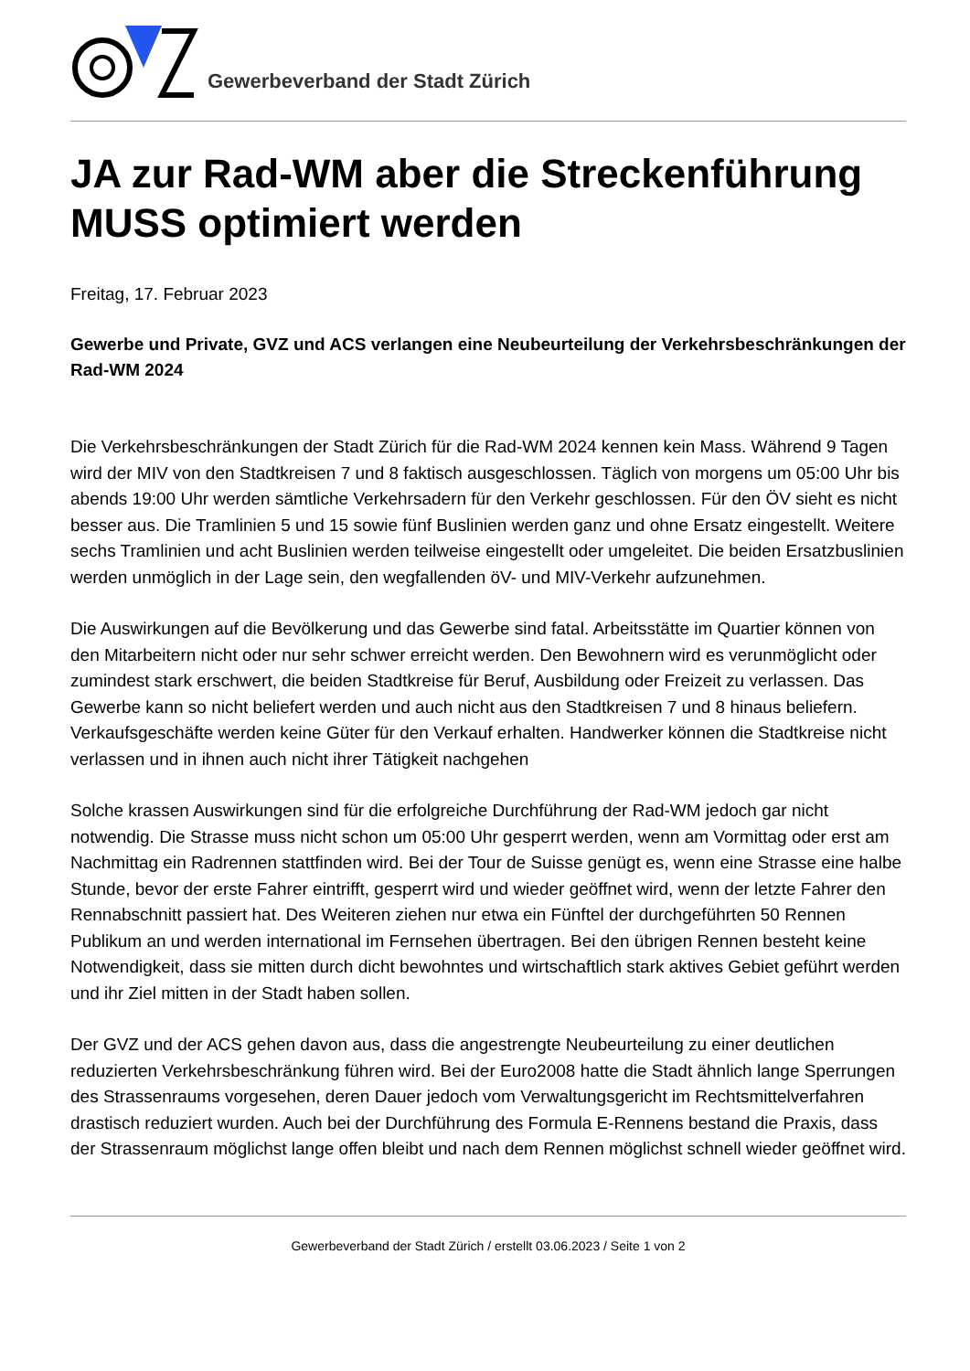Gewerbeverband der Stadt Zürich
JA zur Rad-WM aber die Streckenführung MUSS optimiert werden
Freitag, 17. Februar 2023
Gewerbe und Private, GVZ und ACS verlangen eine Neubeurteilung der Verkehrsbeschränkungen der Rad-WM 2024
Die Verkehrsbeschränkungen der Stadt Zürich für die Rad-WM 2024 kennen kein Mass. Während 9 Tagen wird der MIV von den Stadtkreisen 7 und 8 faktisch ausgeschlossen. Täglich von morgens um 05:00 Uhr bis abends 19:00 Uhr werden sämtliche Verkehrsadern für den Verkehr geschlossen. Für den ÖV sieht es nicht besser aus. Die Tramlinien 5 und 15 sowie fünf Buslinien werden ganz und ohne Ersatz eingestellt. Weitere sechs Tramlinien und acht Buslinien werden teilweise eingestellt oder umgeleitet. Die beiden Ersatzbuslinien werden unmöglich in der Lage sein, den wegfallenden öV- und MIV-Verkehr aufzunehmen.
Die Auswirkungen auf die Bevölkerung und das Gewerbe sind fatal. Arbeitsstätte im Quartier können von den Mitarbeitern nicht oder nur sehr schwer erreicht werden. Den Bewohnern wird es verunmöglicht oder zumindest stark erschwert, die beiden Stadtkreise für Beruf, Ausbildung oder Freizeit zu verlassen. Das Gewerbe kann so nicht beliefert werden und auch nicht aus den Stadtkreisen 7 und 8 hinaus beliefern. Verkaufsgeschäfte werden keine Güter für den Verkauf erhalten. Handwerker können die Stadtkreise nicht verlassen und in ihnen auch nicht ihrer Tätigkeit nachgehen
Solche krassen Auswirkungen sind für die erfolgreiche Durchführung der Rad-WM jedoch gar nicht notwendig. Die Strasse muss nicht schon um 05:00 Uhr gesperrt werden, wenn am Vormittag oder erst am Nachmittag ein Radrennen stattfinden wird. Bei der Tour de Suisse genügt es, wenn eine Strasse eine halbe Stunde, bevor der erste Fahrer eintrifft, gesperrt wird und wieder geöffnet wird, wenn der letzte Fahrer den Rennabschnitt passiert hat. Des Weiteren ziehen nur etwa ein Fünftel der durchgeführten 50 Rennen Publikum an und werden international im Fernsehen übertragen. Bei den übrigen Rennen besteht keine Notwendigkeit, dass sie mitten durch dicht bewohntes und wirtschaftlich stark aktives Gebiet geführt werden und ihr Ziel mitten in der Stadt haben sollen.
Der GVZ und der ACS gehen davon aus, dass die angestrengte Neubeurteilung zu einer deutlichen reduzierten Verkehrsbeschränkung führen wird. Bei der Euro2008 hatte die Stadt ähnlich lange Sperrungen des Strassenraums vorgesehen, deren Dauer jedoch vom Verwaltungsgericht im Rechtsmittelverfahren drastisch reduziert wurden. Auch bei der Durchführung des Formula E-Rennens bestand die Praxis, dass der Strassenraum möglichst lange offen bleibt und nach dem Rennen möglichst schnell wieder geöffnet wird.
Gewerbeverband der Stadt Zürich / erstellt 03.06.2023 / Seite 1 von 2